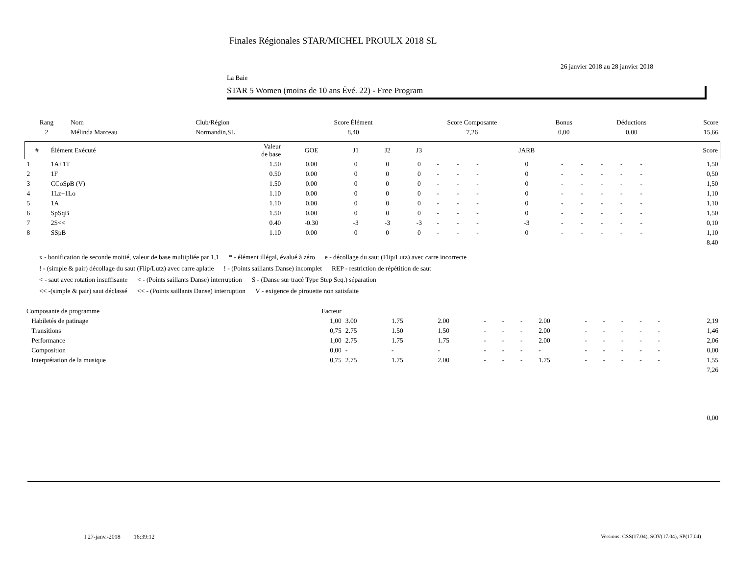Finales Régionales STAR/MICHEL PROULX 2018 SL
26 janvier 2018 au 28 janvier 2018
La Baie
STAR 5 Women (moins de 10 ans Évé. 22) - Free Program
| Rang | Nom | Club/Région | Score Élément | Score Composante | Bonus | Déductions | Score |
| --- | --- | --- | --- | --- | --- | --- | --- |
| 2 | Mélinda Marceau | Normandin,SL | 8,40 | 7,26 | 0,00 | 0,00 | 15,66 |
| # | Élément Exécuté | Valeur de base | GOE | J1 | J2 | J3 | | | | JARB | | | | | | Score |
| --- | --- | --- | --- | --- | --- | --- | --- | --- | --- | --- | --- | --- | --- | --- | --- | --- |
| 1 | 1A+1T | 1.50 | 0.00 | 0 | 0 | 0 | - | - | - | 0 | - | - | - | - | - | 1,50 |
| 2 | 1F | 0.50 | 0.00 | 0 | 0 | 0 | - | - | - | 0 | - | - | - | - | - | 0,50 |
| 3 | CCoSpB (V) | 1.50 | 0.00 | 0 | 0 | 0 | - | - | - | 0 | - | - | - | - | - | 1,50 |
| 4 | 1Lz+1Lo | 1.10 | 0.00 | 0 | 0 | 0 | - | - | - | 0 | - | - | - | - | - | 1,10 |
| 5 | 1A | 1.10 | 0.00 | 0 | 0 | 0 | - | - | - | 0 | - | - | - | - | - | 1,10 |
| 6 | SpSqB | 1.50 | 0.00 | 0 | 0 | 0 | - | - | - | 0 | - | - | - | - | - | 1,50 |
| 7 | 2S<< | 0.40 | -0.30 | -3 | -3 | -3 | - | - | - | -3 | - | - | - | - | - | 0,10 |
| 8 | SSpB | 1.10 | 0.00 | 0 | 0 | 0 | - | - | - | 0 | - | - | - | - | - | 1,10 |
| 8.40 | | | | | | | | | | | | | | | | |
x - bonification de seconde moitié, valeur de base multipliée par 1,1 * - élément illégal, évalué à zéro e - décollage du saut (Flip/Lutz) avec carre incorrecte
! - (simple & pair) décollage du saut (Flip/Lutz) avec carre aplatie! - (Points saillants Danse) incomplet REP - restriction de répétition de saut
< - saut avec rotation insuffisante < - (Points saillants Danse) interruption S - (Danse sur tracé Type Step Seq.) séparation
<< -(simple & pair) saut déclassé << - (Points saillants Danse) interruption V - exigence de pirouette non satisfaite
| Composante de programme | Facteur | | | | | | | | | | | | | |
| Habiletés de patinage | 1,00 | 3.00 | 1.75 | 2.00 | - | - | - | 2.00 | - | - | - | - | - | 2,19 |
| Transitions | 0,75 | 2.75 | 1.50 | 1.50 | - | - | - | 2.00 | - | - | - | - | - | 1,46 |
| Performance | 1,00 | 2.75 | 1.75 | 1.75 | - | - | - | 2.00 | - | - | - | - | - | 2,06 |
| Composition | 0,00 | - | - | - | - | - | - | - | - | - | - | - | - | 0,00 |
| Interprétation de la musique | 0,75 | 2.75 | 1.75 | 2.00 | - | - | - | 1.75 | - | - | - | - | - | 1,55 |
| 7,26 | | | | | | | | | | | | | | |
| 0,00 | | | | | | | | | | | | | | |
I 27-janv.-2018 16:39:12
Versions: CSS(17.04), SOV(17.04), SP(17.04)